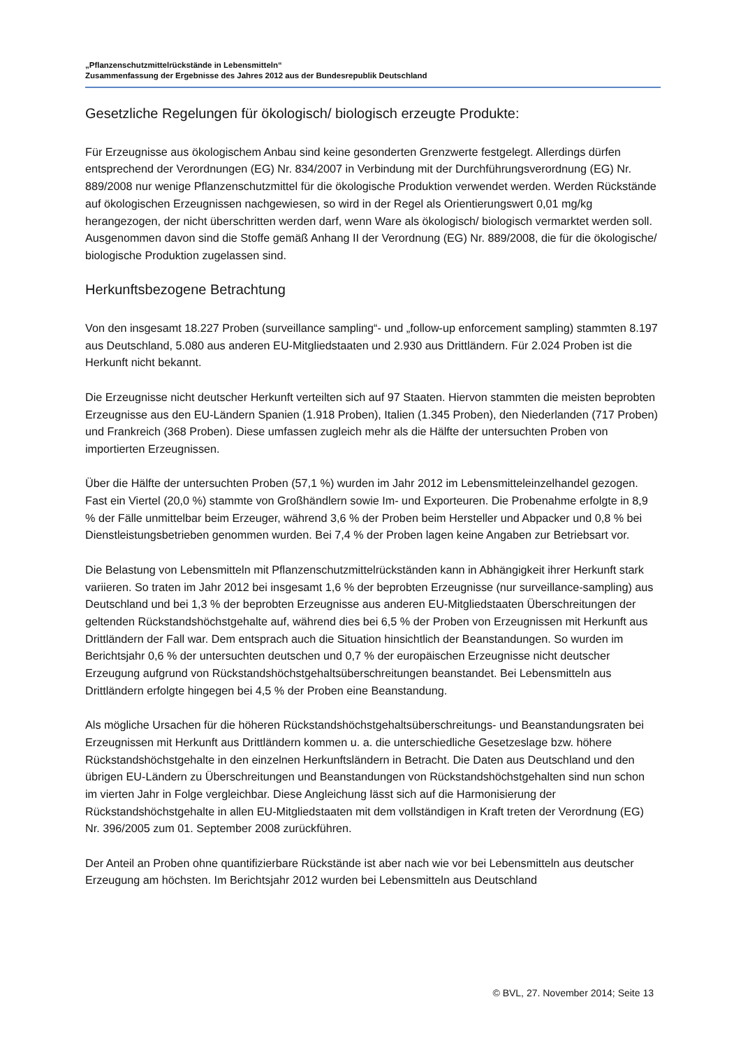„Pflanzenschutzmittelrückstände in Lebensmitteln“
Zusammenfassung der Ergebnisse des Jahres 2012 aus der Bundesrepublik Deutschland
Gesetzliche Regelungen für ökologisch/ biologisch erzeugte Produkte:
Für Erzeugnisse aus ökologischem Anbau sind keine gesonderten Grenzwerte festgelegt. Allerdings dürfen entsprechend der Verordnungen (EG) Nr. 834/2007 in Verbindung mit der Durchführungsverordnung (EG) Nr. 889/2008 nur wenige Pflanzenschutzmittel für die ökologische Produktion verwendet werden. Werden Rückstände auf ökologischen Erzeugnissen nachgewiesen, so wird in der Regel als Orientierungswert 0,01 mg/kg herangezogen, der nicht überschritten werden darf, wenn Ware als ökologisch/ biologisch vermarktet werden soll. Ausgenommen davon sind die Stoffe gemäß Anhang II der Verordnung (EG) Nr. 889/2008, die für die ökologische/ biologische Produktion zugelassen sind.
Herkunftsbezogene Betrachtung
Von den insgesamt 18.227 Proben (surveillance sampling“- und „follow-up enforcement sampling) stammten 8.197 aus Deutschland, 5.080 aus anderen EU-Mitgliedstaaten und 2.930 aus Drittländern. Für 2.024 Proben ist die Herkunft nicht bekannt.
Die Erzeugnisse nicht deutscher Herkunft verteilten sich auf 97 Staaten. Hiervon stammten die meisten beprobten Erzeugnisse aus den EU-Ländern Spanien (1.918 Proben), Italien (1.345 Proben), den Niederlanden (717 Proben) und Frankreich (368 Proben). Diese umfassen zugleich mehr als die Hälfte der untersuchten Proben von importierten Erzeugnissen.
Über die Hälfte der untersuchten Proben (57,1 %) wurden im Jahr 2012 im Lebensmitteleinzelhandel gezogen. Fast ein Viertel (20,0 %) stammte von Großhändlern sowie Im- und Exporteuren. Die Probenahme erfolgte in 8,9 % der Fälle unmittelbar beim Erzeuger, während 3,6 % der Proben beim Hersteller und Abpacker und 0,8 % bei Dienstleistungsbetrieben genommen wurden. Bei 7,4 % der Proben lagen keine Angaben zur Betriebsart vor.
Die Belastung von Lebensmitteln mit Pflanzenschutzmittelrückständen kann in Abhängigkeit ihrer Herkunft stark variieren. So traten im Jahr 2012 bei insgesamt 1,6 % der beprobten Erzeugnisse (nur surveillance-sampling) aus Deutschland und bei 1,3 % der beprobten Erzeugnisse aus anderen EU-Mitgliedstaaten Überschreitungen der geltenden Rückstandshöchstgehalte auf, während dies bei 6,5 % der Proben von Erzeugnissen mit Herkunft aus Drittländern der Fall war. Dem entsprach auch die Situation hinsichtlich der Beanstandungen. So wurden im Berichtsjahr 0,6 % der untersuchten deutschen und 0,7 % der europäischen Erzeugnisse nicht deutscher Erzeugung aufgrund von Rückstandshöchstgehaltsüberschreitungen beanstandet. Bei Lebensmitteln aus Drittländern erfolgte hingegen bei 4,5 % der Proben eine Beanstandung.
Als mögliche Ursachen für die höheren Rückstandshöchstgehaltsüberschreitungs- und Beanstandungsraten bei Erzeugnissen mit Herkunft aus Drittländern kommen u. a. die unterschiedliche Gesetzeslage bzw. höhere Rückstandshöchstgehalte in den einzelnen Herkunftsländern in Betracht. Die Daten aus Deutschland und den übrigen EU-Ländern zu Überschreitungen und Beanstandungen von Rückstandshöchstgehalten sind nun schon im vierten Jahr in Folge vergleichbar. Diese Angleichung lässt sich auf die Harmonisierung der Rückstandshöchstgehalte in allen EU-Mitgliedstaaten mit dem vollständigen in Kraft treten der Verordnung (EG) Nr. 396/2005 zum 01. September 2008 zurückführen.
Der Anteil an Proben ohne quantifizierbare Rückstände ist aber nach wie vor bei Lebensmitteln aus deutscher Erzeugung am höchsten. Im Berichtsjahr 2012 wurden bei Lebensmitteln aus Deutschland
© BVL, 27. November 2014; Seite 13